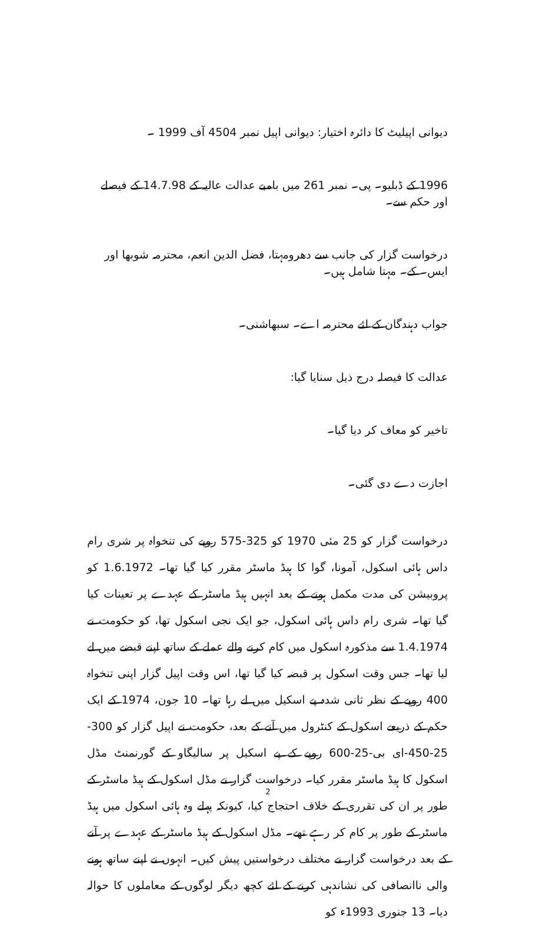دیوانی اپیلیٹ کا دائرہ اختیار: دیوانی اپیل نمبر 4504 آف 1999 ۔
1996 کے ڈبلیو۔ پی۔ نمبر 261 میں بامبے عدالت عالیہ کے 14.7.98 کے فیصلے اور حکم سے۔
درخواست گزار کی جانب سے دھرومہتا، فضل الدین انعم، محترمہ شوبھا اور ایس۔ کے۔ مہتا شامل ہیں۔
جواب دہندگان کے لئے محترمہ اے۔ سبھاشنی۔
عدالت کا فیصلہ درج ذیل سنایا گیا:
تاخیر کو معاف کر دیا گیا۔
اجازت دے دی گئی۔
درخواست گزار کو 25 مئی 1970 کو 325-575 روپے کی تنخواہ پر شری رام داس ہائی اسکول، آمونا، گوا کا ہیڈ ماسٹر مقرر کیا گیا تھا۔ 1.6.1972 کو پروبیشن کی مدت مکمل ہونے کے بعد انہیں ہیڈ ماسٹر کے عہدے پر تعینات کیا گیا تھا۔ شری رام داس ہائی اسکول، جو ایک نجی اسکول تھا، کو حکومت نے 1.4.1974 سے مذکورہ اسکول میں کام کرنے والے عملے کے ساتھ اپنے قبضے میں لے لیا تھا۔ جس وقت اسکول پر قبضہ کیا گیا تھا، اس وقت اپیل گزار اپنی تنخواہ 400 روپے کے نظر ثانی شدہ پے اسکیل میں لے رہا تھا۔ 10 جون، 1974 کے ایک حکم کے ذریعے اسکول کے کنٹرول میں آنے کے بعد، حکومت نے اپیل گزار کو 300-25-450-ای بی-25-600 روپے کے پے اسکیل پر سالیگاو کے گورنمنٹ مڈل اسکول کا ہیڈ ماسٹر مقرر کیا۔ درخواست گزار نے مڈل اسکول کے ہیڈ ماسٹر کے طور پر ان کی تقرری کے خلاف احتجاج کیا، کیونکہ پہلے وہ ہائی اسکول میں ہیڈ ماسٹر کے طور پر کام کر رہے تھے۔ مڈل اسکول کے ہیڈ ماسٹر کے عہدے پر آنے کے بعد درخواست گزار نے مختلف درخواستیں پیش کیں۔ انہوں نے اپنے ساتھ ہونے والی ناانصافی کی نشاندہی کرنے کے لئے کچھ دیگر لوگوں کے معاملوں کا حوالہ دیا۔ 13 جنوری 1993ء کو
2